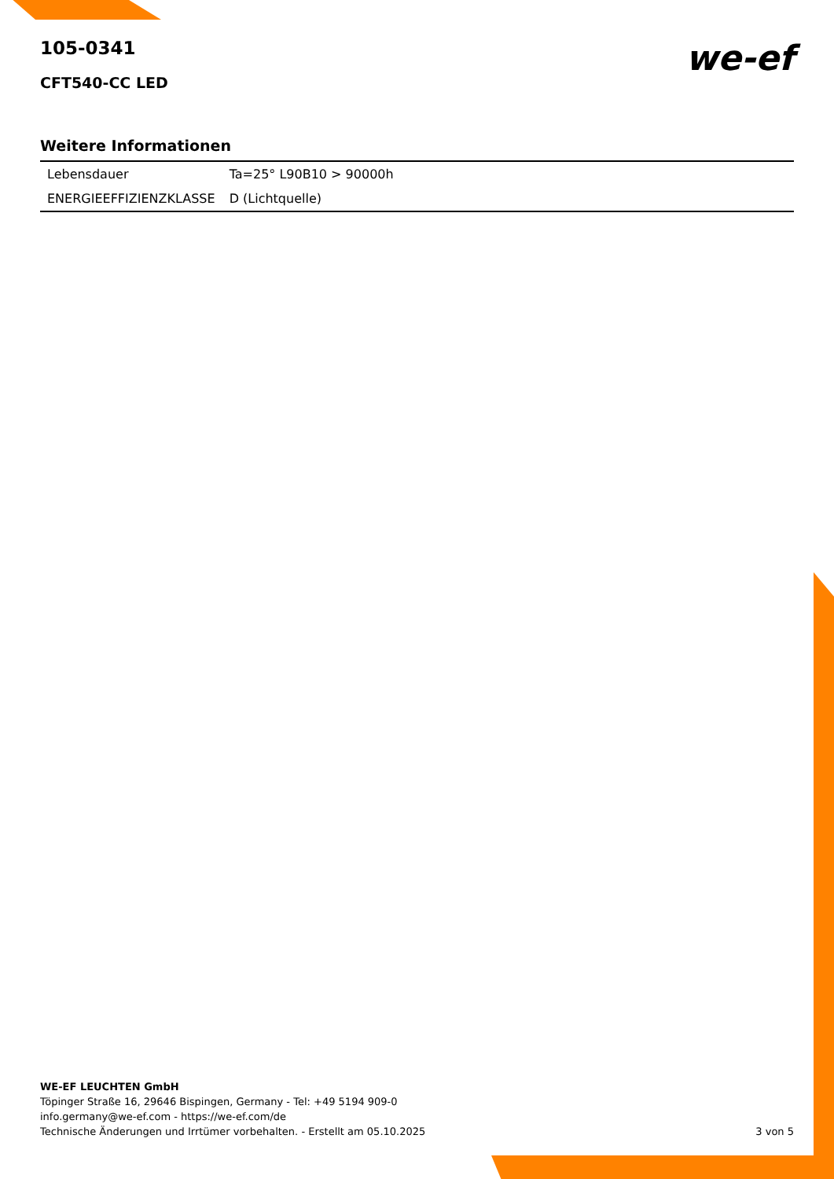105-0341
CFT540-CC LED
we-ef
Weitere Informationen
| Lebensdauer | Ta=25° L90B10 > 90000h |
| ENERGIEEFFIZIENZKLASSE | D (Lichtquelle) |
WE-EF LEUCHTEN GmbH
Töpinger Straße 16, 29646 Bispingen, Germany - Tel: +49 5194 909-0
info.germany@we-ef.com - https://we-ef.com/de
Technische Änderungen und Irrtümer vorbehalten. - Erstellt am 05.10.2025 3 von 5